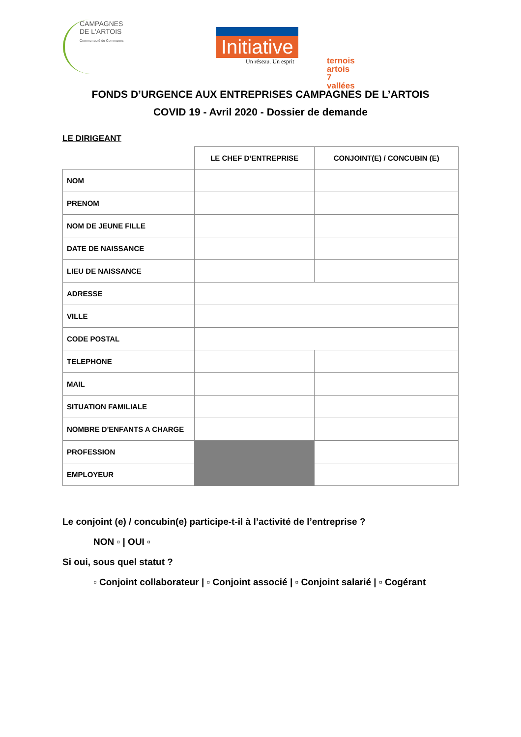CAMPAGNES
DE L'ARTOIS
Communauté de Communes
Initiative
Un réseau. Un esprit
ternois artois
7 vallées
FONDS D’URGENCE AUX ENTREPRISES CAMPAGNES DE L’ARTOIS
COVID 19 - Avril 2020 - Dossier de demande
LE DIRIGEANT
| | LE CHEF D’ENTREPRISE | CONJOINT(E) / CONCUBIN (E) |
| NOM | | |
| PRENOM | | |
| NOM DE JEUNE FILLE | | |
| DATE DE NAISSANCE | | |
| LIEU DE NAISSANCE | | |
| ADRESSE | | |
| VILLE | | |
| CODE POSTAL | | |
| TELEPHONE | | |
| MAIL | | |
| SITUATION FAMILIALE | | |
| NOMBRE D'ENFANTS A CHARGE | | |
| PROFESSION | | |
| EMPLOYEUR | | |
Le conjoint (e) / concubin(e) participe-t-il à l’activité de l’entreprise ?
NON ▫ | OUI ▫
Si oui, sous quel statut ?
▫ Conjoint collaborateur | ▫ Conjoint associé | ▫ Conjoint salarié | ▫ Cogérant